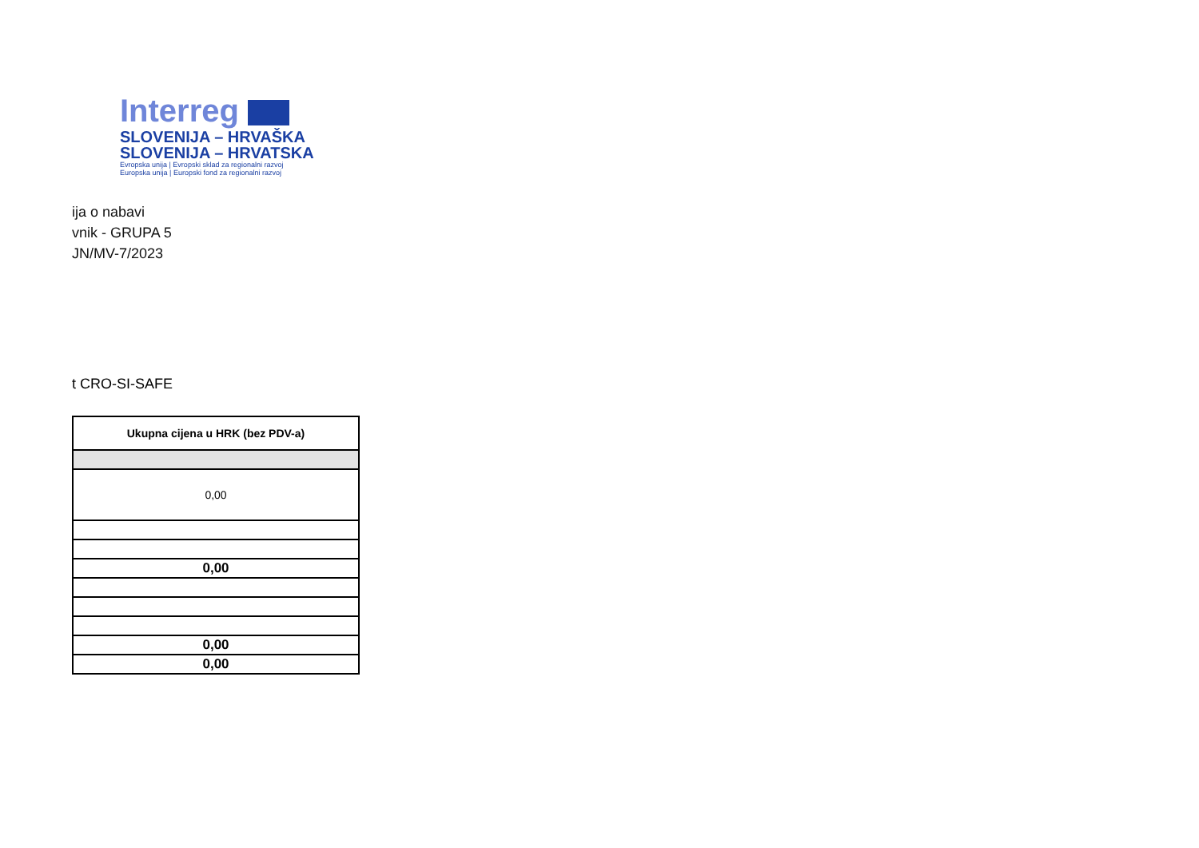Interreg
SLOVENIJA – HRVAŠKA
SLOVENIJA – HRVATSKA
Evropska unija | Evropski sklad za regionalni razvoj
Europska unija | Europski fond za regionalni razvoj
ija o nabavi
vnik - GRUPA 5
JN/MV-7/2023
t CRO-SI-SAFE
| Ukupna cijena u HRK (bez PDV-a) |
| --- |
| 0,00 |
| 0,00 |
| 0,00 |
| 0,00 |